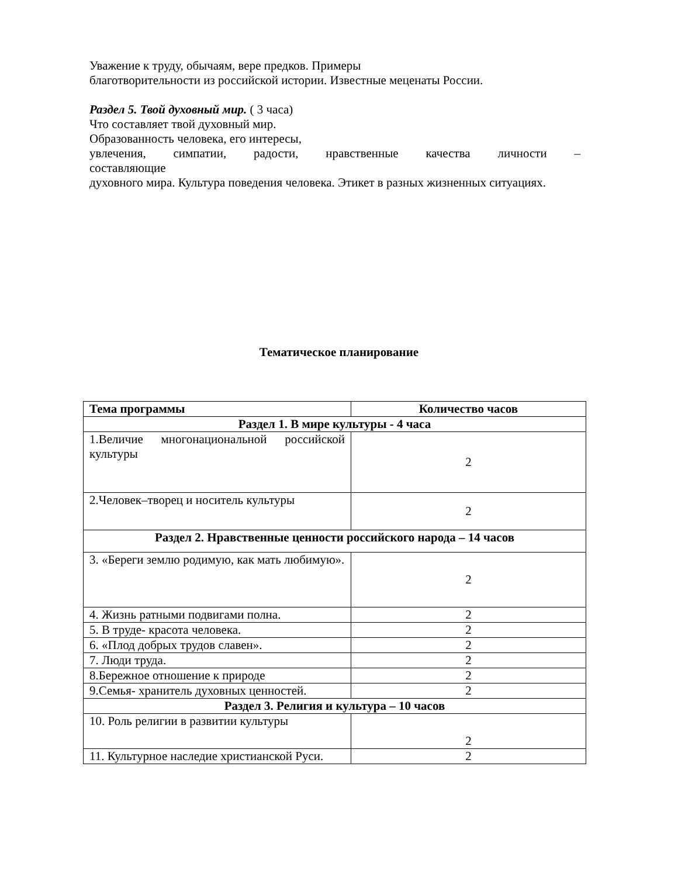Уважение к труду, обычаям, вере предков. Примеры
благотворительности из российской истории. Известные меценаты России.
Раздел 5. Твой духовный мир. ( 3 часа)
Что составляет твой духовный мир.
Образованность человека, его интересы,
увлечения, симпатии, радости, нравственные качества личности –
составляющие
духовного мира. Культура поведения человека. Этикет в разных жизненных ситуациях.
Тематическое планирование
| Тема программы | Количество часов |
| --- | --- |
| Раздел 1. В мире культуры - 4 часа | |
| 1.Величие многонациональной российской культуры | 2 |
| 2.Человек–творец и носитель культуры | 2 |
| Раздел 2. Нравственные ценности российского народа – 14 часов | |
| 3. «Береги землю родимую, как мать любимую». | 2 |
| 4. Жизнь ратными подвигами полна. | 2 |
| 5. В труде- красота человека. | 2 |
| 6. «Плод добрых трудов славен». | 2 |
| 7. Люди труда. | 2 |
| 8.Бережное отношение к природе | 2 |
| 9.Семья- хранитель духовных ценностей. | 2 |
| Раздел 3. Религия и культура – 10 часов | |
| 10. Роль религии в развитии культуры | 2 |
| 11. Культурное наследие христианской Руси. | 2 |